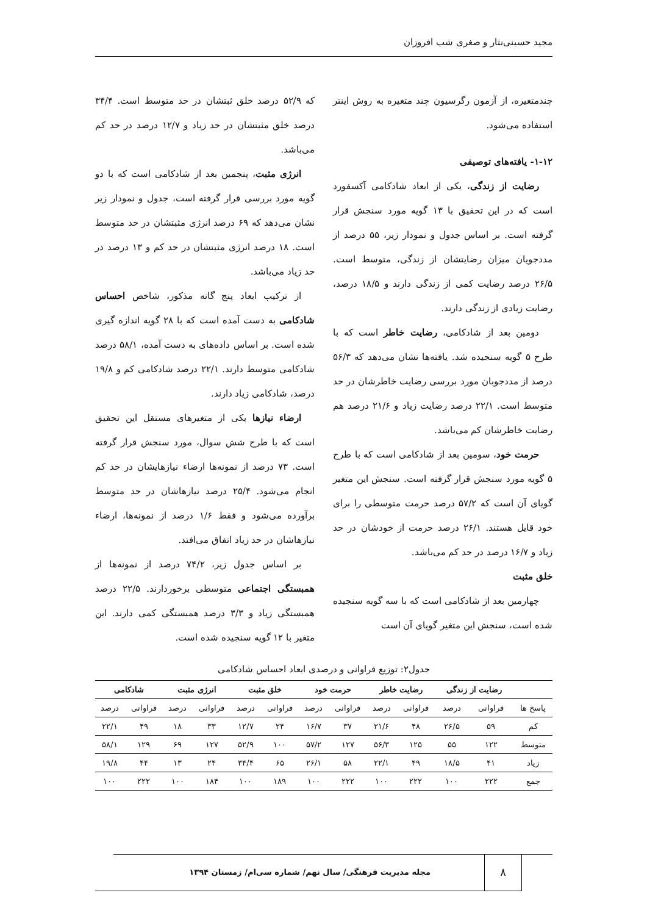مجید حسینی‌نثار و صغری شب افروزان
چندمتغیره، از آزمون رگرسیون چند متغیره به روش اینتر استفاده می‌شود.
۱-۱۲- یافته‌های توصیفی
رضایت از زندگی، یکی از ابعاد شادکامی آکسفورد است که در این تحقیق با ۱۳ گویه مورد سنجش قرار گرفته است. بر اساس جدول و نمودار زیر، ۵۵ درصد از مددجویان میزان رضایتشان از زندگی، متوسط است. ۲۶/۵ درصد رضایت کمی از زندگی دارند و ۱۸/۵ درصد، رضایت زیادی از زندگی دارند.
دومین بعد از شادکامی، رضایت خاطر است که با طرح ۵ گویه سنجیده شد. یافته‌ها نشان می‌دهد که ۵۶/۳ درصد از مددجوبان مورد بررسی رضایت خاطرشان در حد متوسط است. ۲۲/۱ درصد رضایت زیاد و ۲۱/۶ درصد هم رضایت خاطرشان کم می‌باشد.
حرمت خود، سومین بعد از شادکامی است که با طرح ۵ گویه مورد سنجش قرار گرفته است. سنجش این متغیر گویای آن است که ۵۷/۲ درصد حرمت متوسطی را برای خود قایل هستند. ۲۶/۱ درصد حرمت از خودشان در حد زیاد و ۱۶/۷ درصد در حد کم می‌باشد.
خلق مثبت
چهارمین بعد از شادکامی است که با سه گویه سنجیده شده است، سنجش این متغیر گویای آن است
که ۵۲/۹ درصد خلق ثبتشان در حد متوسط است. ۳۴/۴ درصد خلق مثبتشان در حد زیاد و ۱۲/۷ درصد در حد کم می‌باشد.
انرژی مثبت، پنجمین بعد از شادکامی است که با دو گویه مورد بررسی قرار گرفته است، جدول و نمودار زیر نشان می‌دهد که ۶۹ درصد انرژی مثبتشان در حد متوسط است. ۱۸ درصد انرژی مثبتشان در حد کم و ۱۳ درصد در حد زیاد می‌باشد.
از ترکیب ابعاد پنج گانه مذکور، شاخص احساس شادکامی به دست آمده است که با ۲۸ گویه اندازه گیری شده است. بر اساس داده‌های به دست آمده، ۵۸/۱ درصد شادکامی متوسط دارند. ۲۲/۱ درصد شادکامی کم و ۱۹/۸ درصد، شادکامی زیاد دارند.
ارضاء نیازها یکی از متغیرهای مستقل این تحقیق است که با طرح شش سوال، مورد سنجش قرار گرفته است. ۷۳ درصد از نمونه‌ها ارضاء نیازهایشان در حد کم انجام می‌شود. ۲۵/۴ درصد نیازهاشان در حد متوسط برآورده می‌شود و فقط ۱/۶ درصد از نمونه‌ها، ارضاء نیازهاشان در حد زیاد اتفاق می‌افتد.
بر اساس جدول زیر، ۷۴/۲ درصد از نمونه‌ها از همبستگی اجتماعی متوسطی برخوردارند. ۲۲/۵ درصد همبستگی زیاد و ۳/۳ درصد همبستگی کمی دارند. این متغیر با ۱۲ گویه سنجیده شده است.
جدول۲: توزیع فراوانی و درصدی ابعاد احساس شادکامی
| | رضایت از زندگی | | رضایت خاطر | | حرمت خود | | خلق مثبت | | انرژی مثبت | | شادکامی | |
| --- | --- | --- | --- | --- | --- | --- | --- | --- | --- | --- | --- | --- |
| پاسخ ها | فراوانی | درصد | فراوانی | درصد | فراوانی | درصد | فراوانی | درصد | فراوانی | درصد | فراوانی | درصد |
| کم | ۵۹ | ۲۶/۵ | ۴۸ | ۲۱/۶ | ۳۷ | ۱۶/۷ | ۲۴ | ۱۲/۷ | ۳۳ | ۱۸ | ۴۹ | ۲۲/۱ |
| متوسط | ۱۲۲ | ۵۵ | ۱۲۵ | ۵۶/۳ | ۱۲۷ | ۵۷/۲ | ۱۰۰ | ۵۲/۹ | ۱۲۷ | ۶۹ | ۱۲۹ | ۵۸/۱ |
| زیاد | ۴۱ | ۱۸/۵ | ۴۹ | ۲۲/۱ | ۵۸ | ۲۶/۱ | ۶۵ | ۳۴/۴ | ۲۴ | ۱۳ | ۴۴ | ۱۹/۸ |
| جمع | ۲۲۲ | ۱۰۰ | ۲۲۲ | ۱۰۰ | ۲۲۲ | ۱۰۰ | ۱۸۹ | ۱۰۰ | ۱۸۴ | ۱۰۰ | ۲۲۲ | ۱۰۰ |
۸
مجله مدیریت فرهنگی/ سال نهم/ شماره سی‌ام/ زمستان ۱۳۹۴